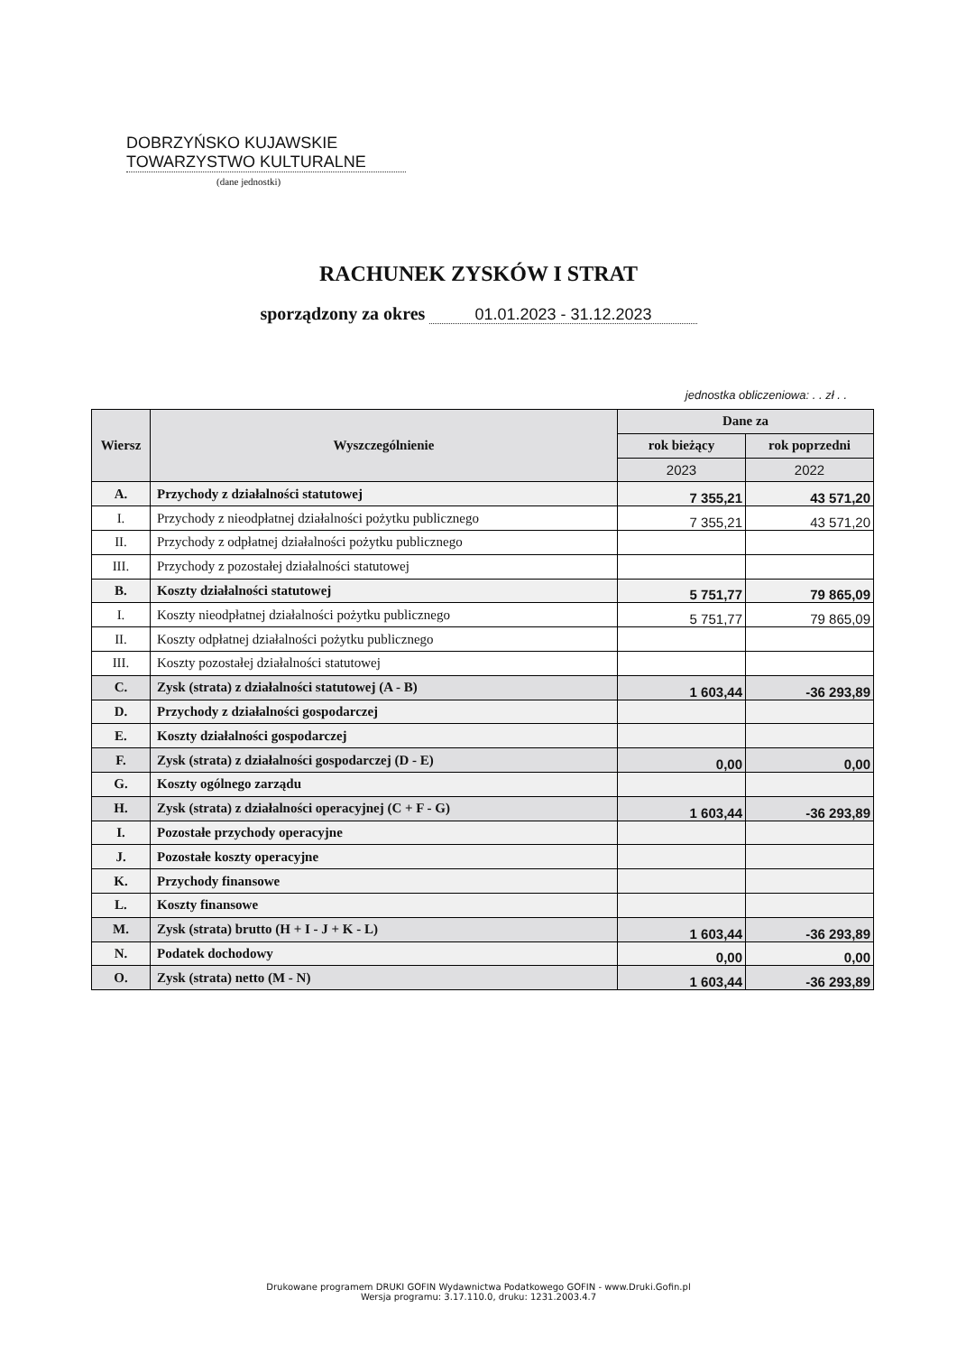DOBRZYŃSKO KUJAWSKIE
TOWARZYSTWO KULTURALNE
(dane jednostki)
RACHUNEK ZYSKÓW I STRAT
sporządzony za okres 01.01.2023 - 31.12.2023
jednostka obliczeniowa: . . zł . .
| Wiersz | Wyszczególnienie | Dane za | |
| --- | --- | --- | --- |
| | | rok bieżący | rok poprzedni |
| | | 2023 | 2022 |
| A. | Przychody z działalności statutowej | 7 355,21 | 43 571,20 |
| I. | Przychody z nieodpłatnej działalności pożytku publicznego | 7 355,21 | 43 571,20 |
| II. | Przychody z odpłatnej działalności pożytku publicznego | | |
| III. | Przychody z pozostałej działalności statutowej | | |
| B. | Koszty działalności statutowej | 5 751,77 | 79 865,09 |
| I. | Koszty nieodpłatnej działalności pożytku publicznego | 5 751,77 | 79 865,09 |
| II. | Koszty odpłatnej działalności pożytku publicznego | | |
| III. | Koszty pozostałej działalności statutowej | | |
| C. | Zysk (strata) z działalności statutowej (A - B) | 1 603,44 | -36 293,89 |
| D. | Przychody z działalności gospodarczej | | |
| E. | Koszty działalności gospodarczej | | |
| F. | Zysk (strata) z działalności gospodarczej (D - E) | 0,00 | 0,00 |
| G. | Koszty ogólnego zarządu | | |
| H. | Zysk (strata) z działalności operacyjnej (C + F - G) | 1 603,44 | -36 293,89 |
| I. | Pozostałe przychody operacyjne | | |
| J. | Pozostałe koszty operacyjne | | |
| K. | Przychody finansowe | | |
| L. | Koszty finansowe | | |
| M. | Zysk (strata) brutto (H + I - J + K - L) | 1 603,44 | -36 293,89 |
| N. | Podatek dochodowy | 0,00 | 0,00 |
| O. | Zysk (strata) netto (M - N) | 1 603,44 | -36 293,89 |
Drukowane programem DRUKI GOFIN Wydawnictwa Podatkowego GOFIN - www.Druki.Gofin.pl
Wersja programu: 3.17.110.0, druku: 1231.2003.4.7